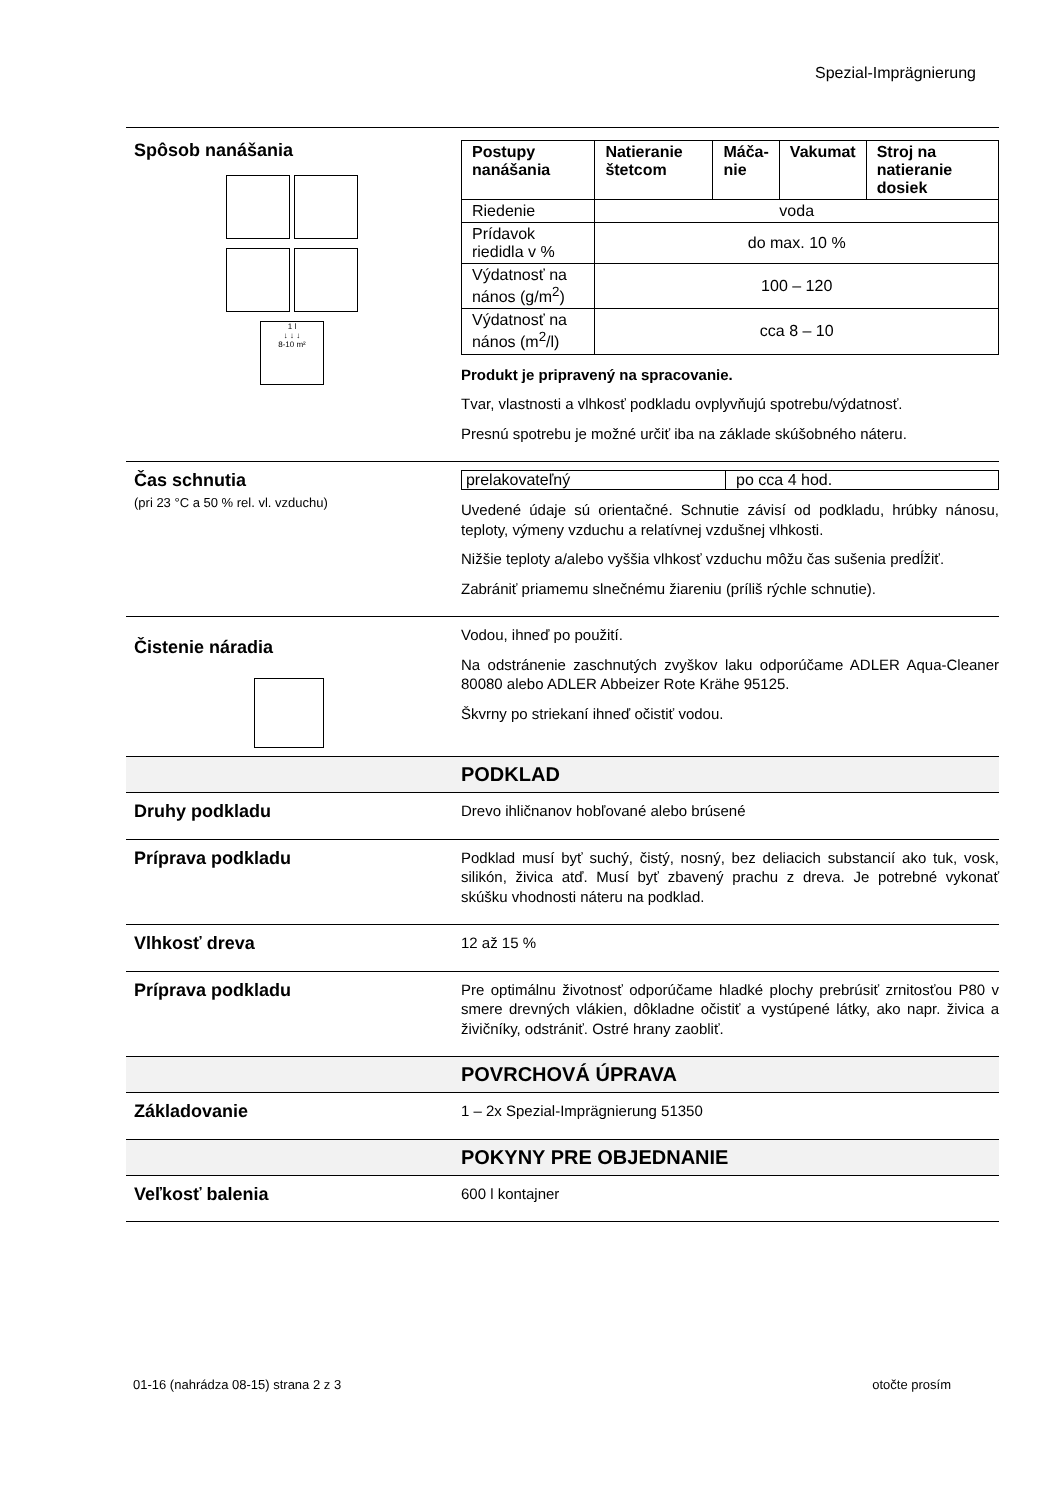Spezial-Imprägnierung
Spôsob nanášania
1 l
↓ ↓ ↓
8-10 m²
| Postupy nanášania | Natieranie štetcom | Máča- nie | Vakumat | Stroj na natieranie dosiek |
| --- | --- | --- | --- | --- |
| Riedenie | voda | | | |
| Prídavok riedidla v % | do max. 10 % | | | |
| Výdatnosť na nános (g/m<sup>2</sup>) | 100 – 120 | | | |
| Výdatnosť na nános (m<sup>2</sup>/l) | cca 8 – 10 | | | |
Produkt je pripravený na spracovanie.
Tvar, vlastnosti a vlhkosť podkladu ovplyvňujú spotrebu/výdatnosť.
Presnú spotrebu je možné určiť iba na základe skúšobného náteru.
Čas schnutia
(pri 23 °C a 50 % rel. vl. vzduchu)
| prelakovateľný | po cca 4 hod. |
Uvedené údaje sú orientačné. Schnutie závisí od podkladu, hrúbky nánosu, teploty, výmeny vzduchu a relatívnej vzdušnej vlhkosti.
Nižšie teploty a/alebo vyššia vlhkosť vzduchu môžu čas sušenia predĺžiť.
Zabrániť priamemu slnečnému žiareniu (príliš rýchle schnutie).
Čistenie náradia
Vodou, ihneď po použití.
Na odstránenie zaschnutých zvyškov laku odporúčame ADLER Aqua-Cleaner 80080 alebo ADLER Abbeizer Rote Krähe 95125.
Škvrny po striekaní ihneď očistiť vodou.
PODKLAD
Druhy podkladu
Drevo ihličnanov hobľované alebo brúsené
Príprava podkladu
Podklad musí byť suchý, čistý, nosný, bez deliacich substancií ako tuk, vosk, silikón, živica atď. Musí byť zbavený prachu z dreva. Je potrebné vykonať skúšku vhodnosti náteru na podklad.
Vlhkosť dreva
12 až 15 %
Príprava podkladu
Pre optimálnu životnosť odporúčame hladké plochy prebrúsiť zrnitosťou P80 v smere drevných vlákien, dôkladne očistiť a vystúpené látky, ako napr. živica a živičníky, odstrániť. Ostré hrany zaobliť.
POVRCHOVÁ ÚPRAVA
Základovanie
1 – 2x Spezial-Imprägnierung 51350
POKYNY PRE OBJEDNANIE
Veľkosť balenia
600 l kontajner
01-16 (nahrádza 08-15) strana 2 z 3 otočte prosím